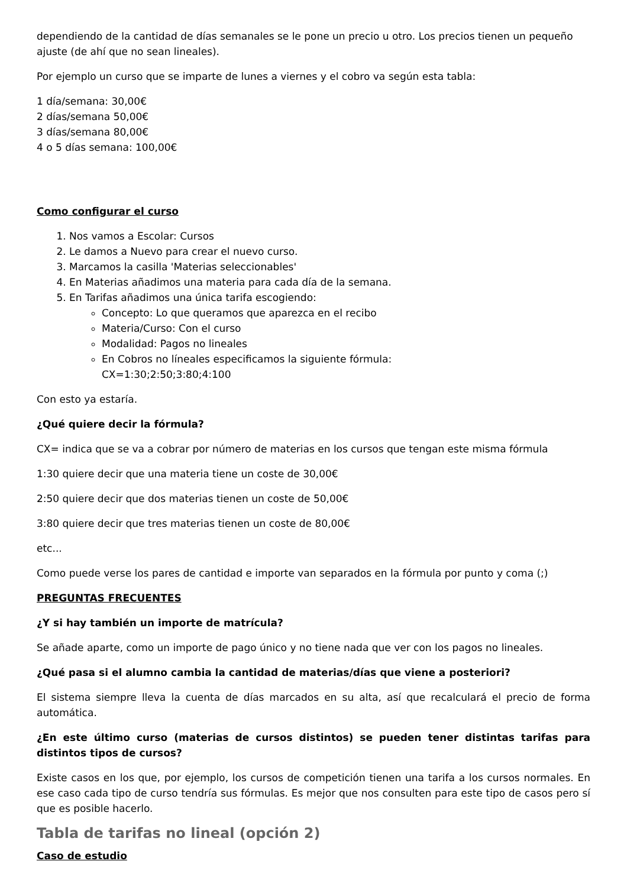dependiendo de la cantidad de días semanales se le pone un precio u otro. Los precios tienen un pequeño ajuste (de ahí que no sean lineales).
Por ejemplo un curso que se imparte de lunes a viernes y el cobro va según esta tabla:
1 día/semana: 30,00€
2 días/semana 50,00€
3 días/semana 80,00€
4 o 5 días semana: 100,00€
Como configurar el curso
1. Nos vamos a Escolar: Cursos
2. Le damos a Nuevo para crear el nuevo curso.
3. Marcamos la casilla 'Materias seleccionables'
4. En Materias añadimos una materia para cada día de la semana.
5. En Tarifas añadimos una única tarifa escogiendo:
Concepto: Lo que queramos que aparezca en el recibo
Materia/Curso: Con el curso
Modalidad: Pagos no lineales
En Cobros no líneales especificamos la siguiente fórmula:
CX=1:30;2:50;3:80;4:100
Con esto ya estaría.
¿Qué quiere decir la fórmula?
CX= indica que se va a cobrar por número de materias en los cursos que tengan este misma fórmula
1:30 quiere decir que una materia tiene un coste de 30,00€
2:50 quiere decir que dos materias tienen un coste de 50,00€
3:80 quiere decir que tres materias tienen un coste de 80,00€
etc...
Como puede verse los pares de cantidad e importe van separados en la fórmula por punto y coma (;)
PREGUNTAS FRECUENTES
¿Y si hay también un importe de matrícula?
Se añade aparte, como un importe de pago único y no tiene nada que ver con los pagos no lineales.
¿Qué pasa si el alumno cambia la cantidad de materias/días que viene a posteriori?
El sistema siempre lleva la cuenta de días marcados en su alta, así que recalculará el precio de forma automática.
¿En este último curso (materias de cursos distintos) se pueden tener distintas tarifas para distintos tipos de cursos?
Existe casos en los que, por ejemplo, los cursos de competición tienen una tarifa a los cursos normales. En ese caso cada tipo de curso tendría sus fórmulas. Es mejor que nos consulten para este tipo de casos pero sí que es posible hacerlo.
Tabla de tarifas no lineal (opción 2)
Caso de estudio